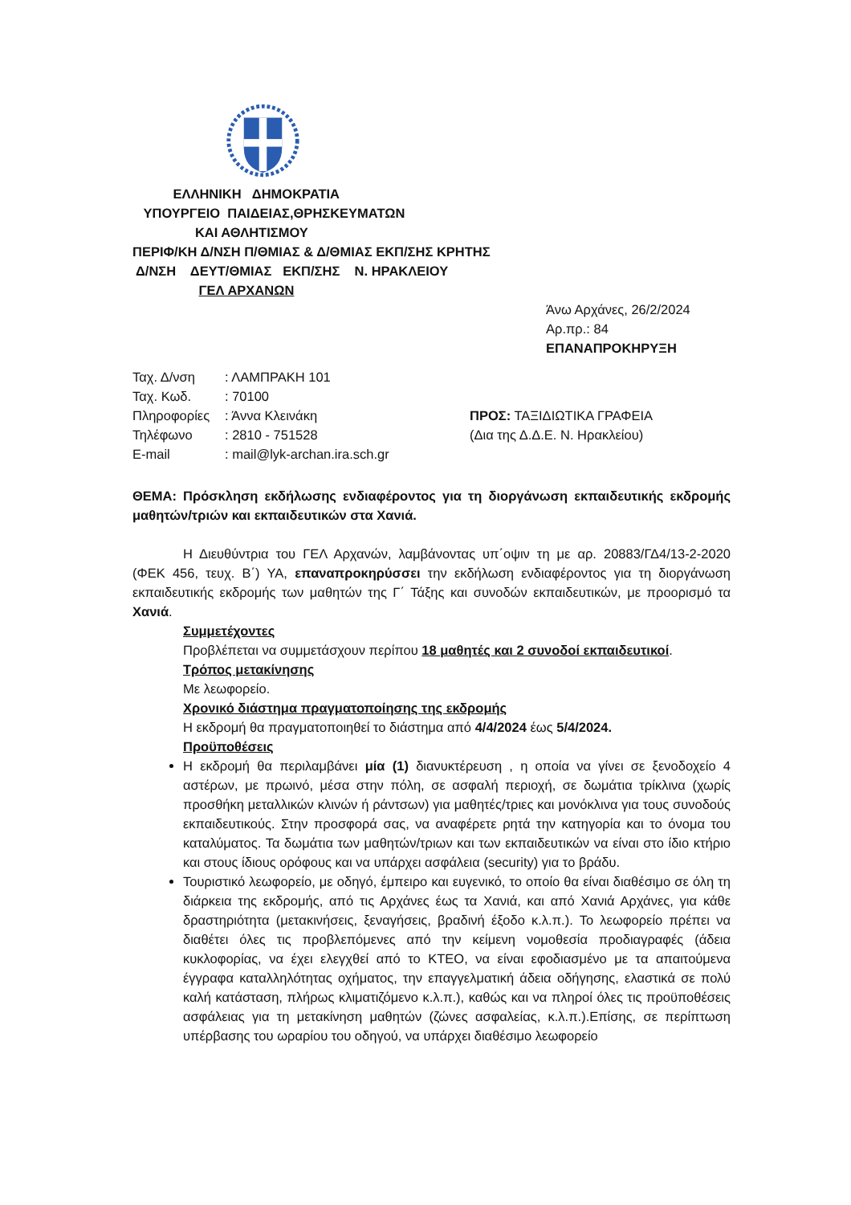ΕΛΛΗΝΙΚΗ ΔΗΜΟΚΡΑΤΙΑ
ΥΠΟΥΡΓΕΙΟ ΠΑΙΔΕΙΑΣ,ΘΡΗΣΚΕΥΜΑΤΩΝ
ΚΑΙ ΑΘΛΗΤΙΣΜΟΥ
ΠΕΡΙΦ/ΚΗ Δ/ΝΣΗ Π/ΘΜΙΑΣ & Δ/ΘΜΙΑΣ ΕΚΠ/ΣΗΣ ΚΡΗΤΗΣ
Δ/ΝΣΗ ΔΕΥΤ/ΘΜΙΑΣ ΕΚΠ/ΣΗΣ Ν. ΗΡΑΚΛΕΙΟΥ
ΓΕΛ ΑΡΧΑΝΩΝ
Άνω Αρχάνες, 26/2/2024
Αρ.πρ.: 84
ΕΠΑΝΑΠΡΟΚΗΡΥΞΗ
Ταχ. Δ/νση: ΛΑΜΠΡΑΚΗ 101
Ταχ. Κωδ.: 70100
Πληροφορίες: Άννα Κλεινάκη
Τηλέφωνο: 2810 - 751528
E-mail: mail@lyk-archan.ira.sch.gr
ΠΡΟΣ: ΤΑΞΙΔΙΩΤΙΚΑ ΓΡΑΦΕΙΑ
(Δια της Δ.Δ.Ε. Ν. Ηρακλείου)
ΘΕΜΑ: Πρόσκληση εκδήλωσης ενδιαφέροντος για τη διοργάνωση εκπαιδευτικής εκδρομής μαθητών/τριών και εκπαιδευτικών στα Χανιά.
Η Διευθύντρια του ΓΕΛ Αρχανών, λαμβάνοντας υπ΄οψιν τη με αρ. 20883/ΓΔ4/13-2-2020 (ΦΕΚ 456, τευχ. Β΄) ΥΑ, επαναπροκηρύσσει την εκδήλωση ενδιαφέροντος για τη διοργάνωση εκπαιδευτικής εκδρομής των μαθητών της Γ΄ Τάξης και συνοδών εκπαιδευτικών, με προορισμό τα Χανιά.
Συμμετέχοντες
Προβλέπεται να συμμετάσχουν περίπου 18 μαθητές και 2 συνοδοί εκπαιδευτικοί.
Τρόπος μετακίνησης
Με λεωφορείο.
Χρονικό διάστημα πραγματοποίησης της εκδρομής
Η εκδρομή θα πραγματοποιηθεί το διάστημα από 4/4/2024 έως 5/4/2024.
Προϋποθέσεις
Η εκδρομή θα περιλαμβάνει μία (1) διανυκτέρευση , η οποία να γίνει σε ξενοδοχείο 4 αστέρων, με πρωινό, μέσα στην πόλη, σε ασφαλή περιοχή, σε δωμάτια τρίκλινα (χωρίς προσθήκη μεταλλικών κλινών ή ράντσων) για μαθητές/τριες και μονόκλινα για τους συνοδούς εκπαιδευτικούς. Στην προσφορά σας, να αναφέρετε ρητά την κατηγορία και το όνομα του καταλύματος. Τα δωμάτια των μαθητών/τριων και των εκπαιδευτικών να είναι στο ίδιο κτήριο και στους ίδιους ορόφους και να υπάρχει ασφάλεια (security) για το βράδυ.
Τουριστικό λεωφορείο, με οδηγό, έμπειρο και ευγενικό, το οποίο θα είναι διαθέσιμο σε όλη τη διάρκεια της εκδρομής, από τις Αρχάνες έως τα Χανιά, και από Χανιά Αρχάνες, για κάθε δραστηριότητα (μετακινήσεις, ξεναγήσεις, βραδινή έξοδο κ.λ.π.). Το λεωφορείο πρέπει να διαθέτει όλες τις προβλεπόμενες από την κείμενη νομοθεσία προδιαγραφές (άδεια κυκλοφορίας, να έχει ελεγχθεί από το ΚΤΕΟ, να είναι εφοδιασμένο με τα απαιτούμενα έγγραφα καταλληλότητας οχήματος, την επαγγελματική άδεια οδήγησης, ελαστικά σε πολύ καλή κατάσταση, πλήρως κλιματιζόμενο κ.λ.π.), καθώς και να πληροί όλες τις προϋποθέσεις ασφάλειας για τη μετακίνηση μαθητών (ζώνες ασφαλείας, κ.λ.π.).Επίσης, σε περίπτωση υπέρβασης του ωραρίου του οδηγού, να υπάρχει διαθέσιμο λεωφορείο